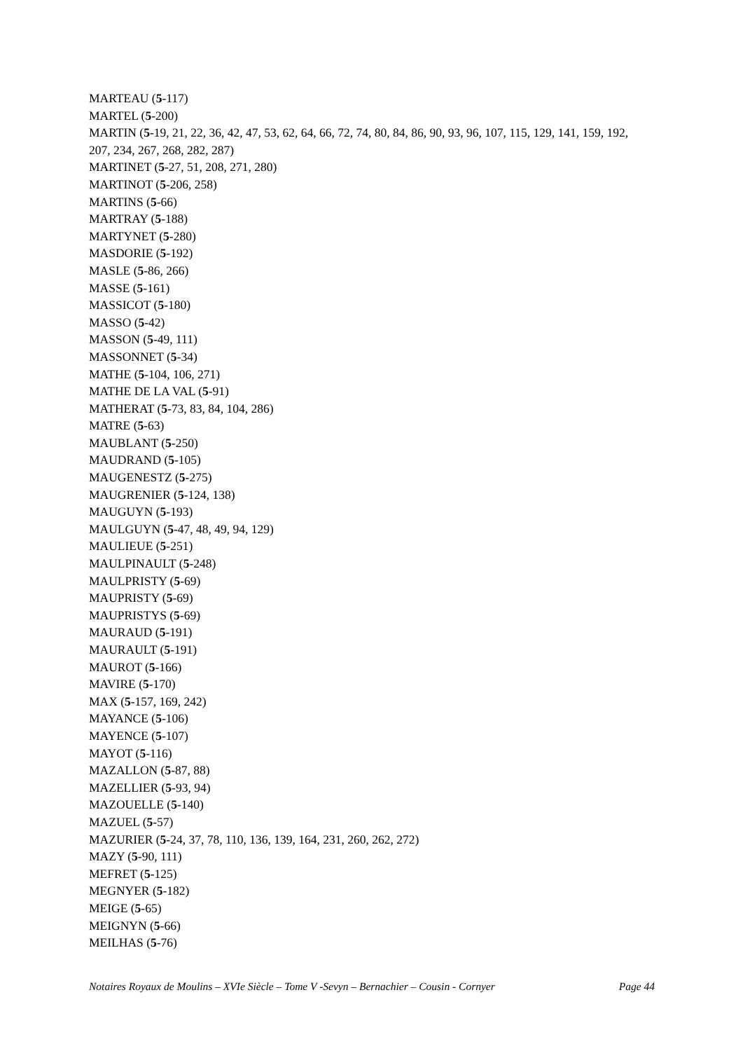MARTEAU (5-117)
MARTEL (5-200)
MARTIN (5-19, 21, 22, 36, 42, 47, 53, 62, 64, 66, 72, 74, 80, 84, 86, 90, 93, 96, 107, 115, 129, 141, 159, 192, 207, 234, 267, 268, 282, 287)
MARTINET (5-27, 51, 208, 271, 280)
MARTINOT (5-206, 258)
MARTINS (5-66)
MARTRAY (5-188)
MARTYNET (5-280)
MASDORIE (5-192)
MASLE (5-86, 266)
MASSE (5-161)
MASSICOT (5-180)
MASSO (5-42)
MASSON (5-49, 111)
MASSONNET (5-34)
MATHE (5-104, 106, 271)
MATHE DE LA VAL (5-91)
MATHERAT (5-73, 83, 84, 104, 286)
MATRE (5-63)
MAUBLANT (5-250)
MAUDRAND (5-105)
MAUGENESTZ (5-275)
MAUGRENIER (5-124, 138)
MAUGUYN (5-193)
MAULGUYN (5-47, 48, 49, 94, 129)
MAULIEUE (5-251)
MAULPINAULT (5-248)
MAULPRISTY (5-69)
MAUPRISTY (5-69)
MAUPRISTYS (5-69)
MAURAUD (5-191)
MAURAULT (5-191)
MAUROT (5-166)
MAVIRE (5-170)
MAX (5-157, 169, 242)
MAYANCE (5-106)
MAYENCE (5-107)
MAYOT (5-116)
MAZALLON (5-87, 88)
MAZELLIER (5-93, 94)
MAZOUELLE (5-140)
MAZUEL (5-57)
MAZURIER (5-24, 37, 78, 110, 136, 139, 164, 231, 260, 262, 272)
MAZY (5-90, 111)
MEFRET (5-125)
MEGNYER (5-182)
MEIGE (5-65)
MEIGNYN (5-66)
MEILHAS (5-76)
Notaires Royaux de Moulins – XVIe Siècle – Tome V -Sevyn – Bernachier – Cousin - Cornyer Page 44